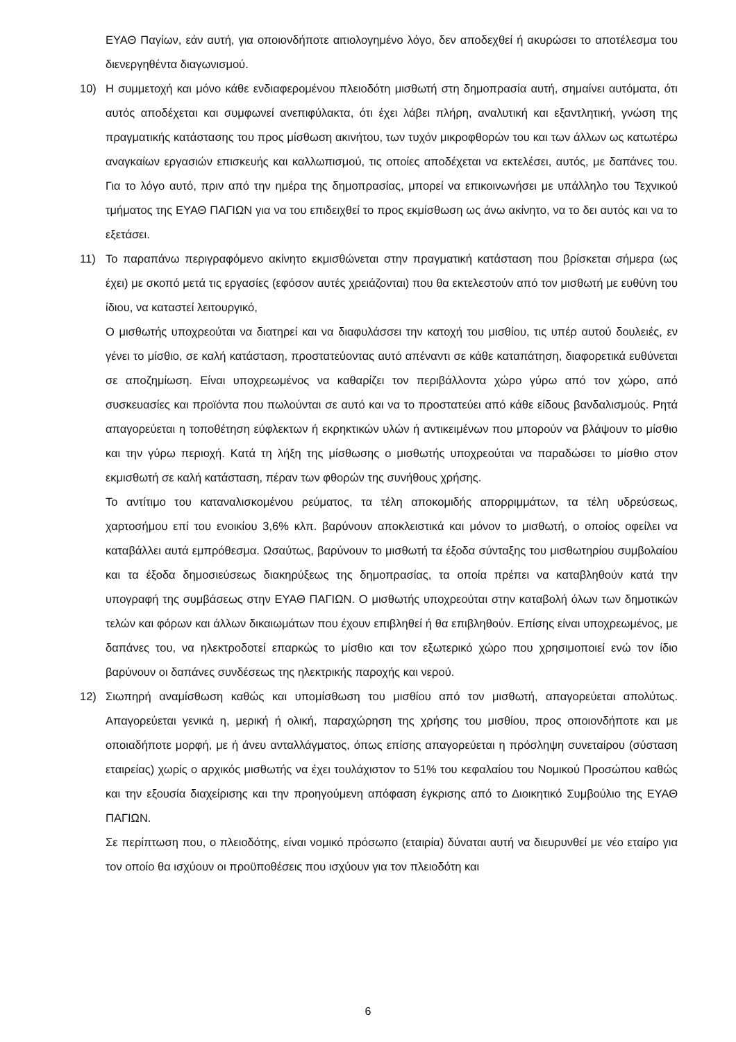ΕΥΑΘ Παγίων, εάν αυτή, για οποιονδήποτε αιτιολογημένο λόγο, δεν αποδεχθεί ή ακυρώσει το αποτέλεσμα του διενεργηθέντα διαγωνισμού.
10) Η συμμετοχή και μόνο κάθε ενδιαφερομένου πλειοδότη μισθωτή στη δημοπρασία αυτή, σημαίνει αυτόματα, ότι αυτός αποδέχεται και συμφωνεί ανεπιφύλακτα, ότι έχει λάβει πλήρη, αναλυτική και εξαντλητική, γνώση της πραγματικής κατάστασης του προς μίσθωση ακινήτου, των τυχόν μικροφθορών του και των άλλων ως κατωτέρω αναγκαίων εργασιών επισκευής και καλλωπισμού, τις οποίες αποδέχεται να εκτελέσει, αυτός, με δαπάνες του. Για το λόγο αυτό, πριν από την ημέρα της δημοπρασίας, μπορεί να επικοινωνήσει με υπάλληλο του Τεχνικού τμήματος της ΕΥΑΘ ΠΑΓΙΩΝ για να του επιδειχθεί το προς εκμίσθωση ως άνω ακίνητο, να το δει αυτός και να το εξετάσει.
11) Το παραπάνω περιγραφόμενο ακίνητο εκμισθώνεται στην πραγματική κατάσταση που βρίσκεται σήμερα (ως έχει) με σκοπό μετά τις εργασίες (εφόσον αυτές χρειάζονται) που θα εκτελεστούν από τον μισθωτή με ευθύνη του ίδιου, να καταστεί λειτουργικό,
Ο μισθωτής υποχρεούται να διατηρεί και να διαφυλάσσει την κατοχή του μισθίου, τις υπέρ αυτού δουλειές, εν γένει το μίσθιο, σε καλή κατάσταση, προστατεύοντας αυτό απέναντι σε κάθε καταπάτηση, διαφορετικά ευθύνεται σε αποζημίωση. Είναι υποχρεωμένος να καθαρίζει τον περιβάλλοντα χώρο γύρω από τον χώρο, από συσκευασίες και προϊόντα που πωλούνται σε αυτό και να το προστατεύει από κάθε είδους βανδαλισμούς. Ρητά απαγορεύεται η τοποθέτηση εύφλεκτων ή εκρηκτικών υλών ή αντικειμένων που μπορούν να βλάψουν το μίσθιο και την γύρω περιοχή. Κατά τη λήξη της μίσθωσης ο μισθωτής υποχρεούται να παραδώσει το μίσθιο στον εκμισθωτή σε καλή κατάσταση, πέραν των φθορών της συνήθους χρήσης.
Το αντίτιμο του καταναλισκομένου ρεύματος, τα τέλη αποκομιδής απορριμμάτων, τα τέλη υδρεύσεως, χαρτοσήμου επί του ενοικίου 3,6% κλπ. βαρύνουν αποκλειστικά και μόνον το μισθωτή, ο οποίος οφείλει να καταβάλλει αυτά εμπρόθεσμα. Ωσαύτως, βαρύνουν το μισθωτή τα έξοδα σύνταξης του μισθωτηρίου συμβολαίου και τα έξοδα δημοσιεύσεως διακηρύξεως της δημοπρασίας, τα οποία πρέπει να καταβληθούν κατά την υπογραφή της συμβάσεως στην ΕΥΑΘ ΠΑΓΙΩΝ. Ο μισθωτής υποχρεούται στην καταβολή όλων των δημοτικών τελών και φόρων και άλλων δικαιωμάτων που έχουν επιβληθεί ή θα επιβληθούν. Επίσης είναι υποχρεωμένος, με δαπάνες του, να ηλεκτροδοτεί επαρκώς το μίσθιο και τον εξωτερικό χώρο που χρησιμοποιεί ενώ τον ίδιο βαρύνουν οι δαπάνες συνδέσεως της ηλεκτρικής παροχής και νερού.
12) Σιωπηρή αναμίσθωση καθώς και υπομίσθωση του μισθίου από τον μισθωτή, απαγορεύεται απολύτως. Απαγορεύεται γενικά η, μερική ή ολική, παραχώρηση της χρήσης του μισθίου, προς οποιονδήποτε και με οποιαδήποτε μορφή, με ή άνευ ανταλλάγματος, όπως επίσης απαγορεύεται η πρόσληψη συνεταίρου (σύσταση εταιρείας) χωρίς ο αρχικός μισθωτής να έχει τουλάχιστον το 51% του κεφαλαίου του Νομικού Προσώπου καθώς και την εξουσία διαχείρισης και την προηγούμενη απόφαση έγκρισης από το Διοικητικό Συμβούλιο της ΕΥΑΘ ΠΑΓΙΩΝ.
Σε περίπτωση που, ο πλειοδότης, είναι νομικό πρόσωπο (εταιρία) δύναται αυτή να διευρυνθεί με νέο εταίρο για τον οποίο θα ισχύουν οι προϋποθέσεις που ισχύουν για τον πλειοδότη και
6